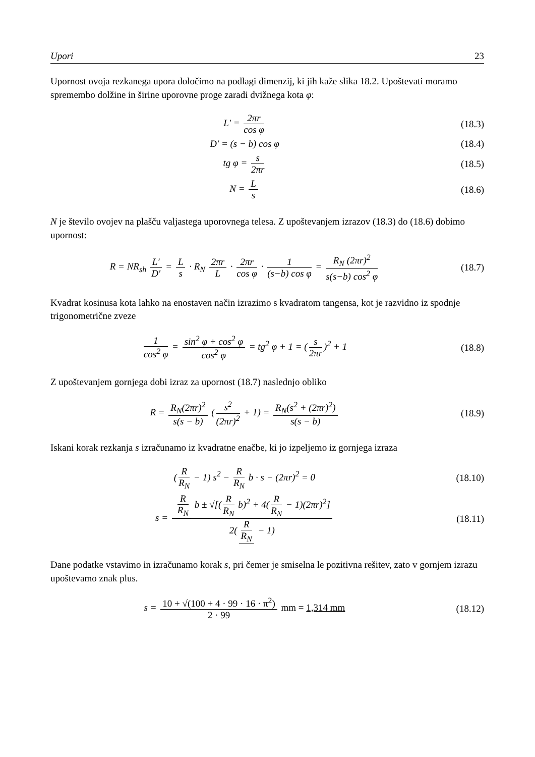Upori 23
Upornost ovoja rezkanega upora določimo na podlagi dimenzij, ki jih kaže slika 18.2. Upoštevati moramo spremembo dolžine in širine uporovne proge zaradi dvižnega kota φ:
L′ = 2πr cos φ (18.3)
D′ = (s − b) cos φ (18.4)
tg φ = s 2πr (18.5)
N = L s (18.6)
N je število ovojev na plašču valjastega uporovnega telesa. Z upoštevanjem izrazov (18.3) do (18.6) dobimo upornost:
R = NR<sub>sh</sub> L′ D′ = L s · R<sub>N</sub> 2πr L · 2πr cos φ · 1 (s−b) cos φ = R<sub>N</sub> (2πr)<sup>2</sup> s(s−b) cos<sup>2</sup> φ
(18.7)
Kvadrat kosinusa kota lahko na enostaven način izrazimo s kvadratom tangensa, kot je razvidno iz spodnje trigonometrične zveze
1 cos<sup>2</sup> φ = sin<sup>2</sup> φ + cos<sup>2</sup> φ cos<sup>2</sup> φ = tg<sup>2</sup> φ + 1 = (s 2πr)<sup>2</sup> + 1
(18.8)
Z upoštevanjem gornjega dobi izraz za upornost (18.7) naslednjo obliko
R = R<sub>N</sub>(2πr)<sup>2</sup> s(s − b) (s<sup>2</sup> (2πr)<sup>2</sup> + 1) = R<sub>N</sub>(s<sup>2</sup> + (2πr)<sup>2</sup>) s(s − b)
(18.9)
Iskani korak rezkanja s izračunamo iz kvadratne enačbe, ki jo izpeljemo iz gornjega izraza
(R R<sub>N</sub> − 1) s<sup>2</sup> − R R<sub>N</sub> b · s − (2πr)<sup>2</sup> = 0
(18.10)
s = R R<sub>N</sub> b ± √[(R R<sub>N</sub> b)<sup>2</sup> + 4(R R<sub>N</sub> − 1)(2πr)<sup>2</sup>] 2(R R<sub>N</sub> − 1)
(18.11)
Dane podatke vstavimo in izračunamo korak s, pri čemer je smiselna le pozitivna rešitev, zato v gornjem izrazu upoštevamo znak plus.
s = 10 + √(100 + 4 · 99 · 16 · π<sup>2</sup>) 2 · 99 mm = 1,314 mm
(18.12)